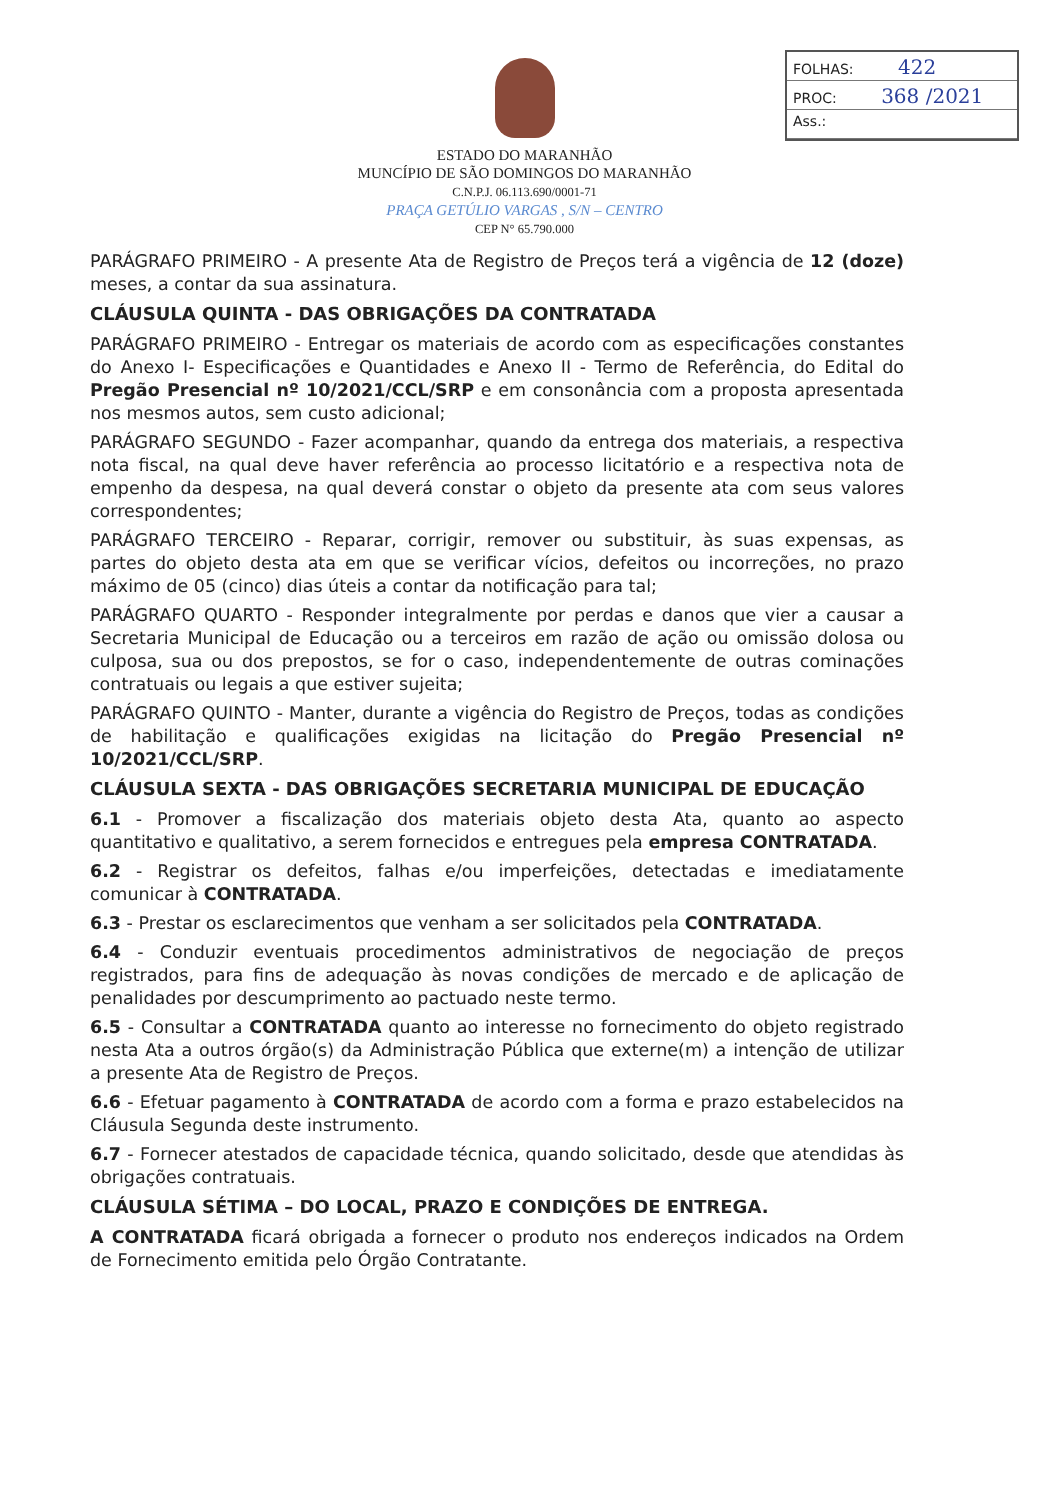FOLHAS: 422
PROC: 368 /2021
Ass.:
ESTADO DO MARANHÃO
MUNCÍPIO DE SÃO DOMINGOS DO MARANHÃO
C.N.P.J. 06.113.690/0001-71
PRAÇA GETÚLIO VARGAS , S/N – CENTRO
CEP N° 65.790.000
PARÁGRAFO PRIMEIRO - A presente Ata de Registro de Preços terá a vigência de 12 (doze) meses, a contar da sua assinatura.
CLÁUSULA QUINTA - DAS OBRIGAÇÕES DA CONTRATADA
PARÁGRAFO PRIMEIRO - Entregar os materiais de acordo com as especificações constantes do Anexo I- Especificações e Quantidades e Anexo II - Termo de Referência, do Edital do Pregão Presencial nº 10/2021/CCL/SRP e em consonância com a proposta apresentada nos mesmos autos, sem custo adicional;
PARÁGRAFO SEGUNDO - Fazer acompanhar, quando da entrega dos materiais, a respectiva nota fiscal, na qual deve haver referência ao processo licitatório e a respectiva nota de empenho da despesa, na qual deverá constar o objeto da presente ata com seus valores correspondentes;
PARÁGRAFO TERCEIRO - Reparar, corrigir, remover ou substituir, às suas expensas, as partes do objeto desta ata em que se verificar vícios, defeitos ou incorreções, no prazo máximo de 05 (cinco) dias úteis a contar da notificação para tal;
PARÁGRAFO QUARTO - Responder integralmente por perdas e danos que vier a causar a Secretaria Municipal de Educação ou a terceiros em razão de ação ou omissão dolosa ou culposa, sua ou dos prepostos, se for o caso, independentemente de outras cominações contratuais ou legais a que estiver sujeita;
PARÁGRAFO QUINTO - Manter, durante a vigência do Registro de Preços, todas as condições de habilitação e qualificações exigidas na licitação do Pregão Presencial nº 10/2021/CCL/SRP.
CLÁUSULA SEXTA - DAS OBRIGAÇÕES SECRETARIA MUNICIPAL DE EDUCAÇÃO
6.1 - Promover a fiscalização dos materiais objeto desta Ata, quanto ao aspecto quantitativo e qualitativo, a serem fornecidos e entregues pela empresa CONTRATADA.
6.2 - Registrar os defeitos, falhas e/ou imperfeições, detectadas e imediatamente comunicar à CONTRATADA.
6.3 - Prestar os esclarecimentos que venham a ser solicitados pela CONTRATADA.
6.4 - Conduzir eventuais procedimentos administrativos de negociação de preços registrados, para fins de adequação às novas condições de mercado e de aplicação de penalidades por descumprimento ao pactuado neste termo.
6.5 - Consultar a CONTRATADA quanto ao interesse no fornecimento do objeto registrado nesta Ata a outros órgão(s) da Administração Pública que externe(m) a intenção de utilizar a presente Ata de Registro de Preços.
6.6 - Efetuar pagamento à CONTRATADA de acordo com a forma e prazo estabelecidos na Cláusula Segunda deste instrumento.
6.7 - Fornecer atestados de capacidade técnica, quando solicitado, desde que atendidas às obrigações contratuais.
CLÁUSULA SÉTIMA – DO LOCAL, PRAZO E CONDIÇÕES DE ENTREGA.
A CONTRATADA ficará obrigada a fornecer o produto nos endereços indicados na Ordem de Fornecimento emitida pelo Órgão Contratante.